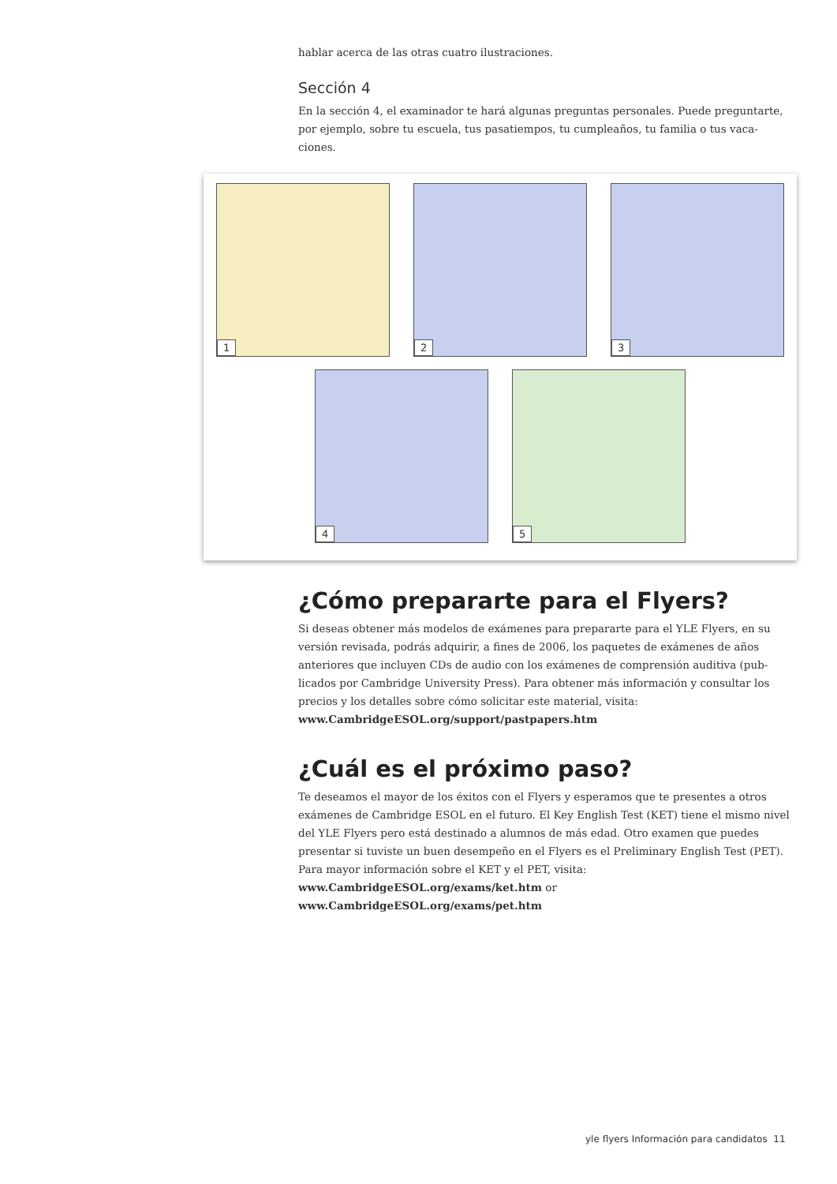hablar acerca de las otras cuatro ilustraciones.
Sección 4
En la sección 4, el examinador te hará algunas preguntas personales. Puede preguntarte, por ejemplo, sobre tu escuela, tus pasatiempos, tu cumpleaños, tu familia o tus vaca-ciones.
1
2
3
4
5
¿Cómo prepararte para el Flyers?
Si deseas obtener más modelos de exámenes para prepararte para el YLE Flyers, en su versión revisada, podrás adquirir, a fines de 2006, los paquetes de exámenes de años anteriores que incluyen CDs de audio con los exámenes de comprensión auditiva (pub-licados por Cambridge University Press). Para obtener más información y consultar los precios y los detalles sobre cómo solicitar este material, visita:
www.CambridgeESOL.org/support/pastpapers.htm
¿Cuál es el próximo paso?
Te deseamos el mayor de los éxitos con el Flyers y esperamos que te presentes a otros exámenes de Cambridge ESOL en el futuro. El Key English Test (KET) tiene el mismo nivel del YLE Flyers pero está destinado a alumnos de más edad. Otro examen que puedes presentar si tuviste un buen desempeño en el Flyers es el Preliminary English Test (PET). Para mayor información sobre el KET y el PET, visita:
www.CambridgeESOL.org/exams/ket.htm or www.CambridgeESOL.org/exams/pet.htm
yle flyers Información para candidatos 11